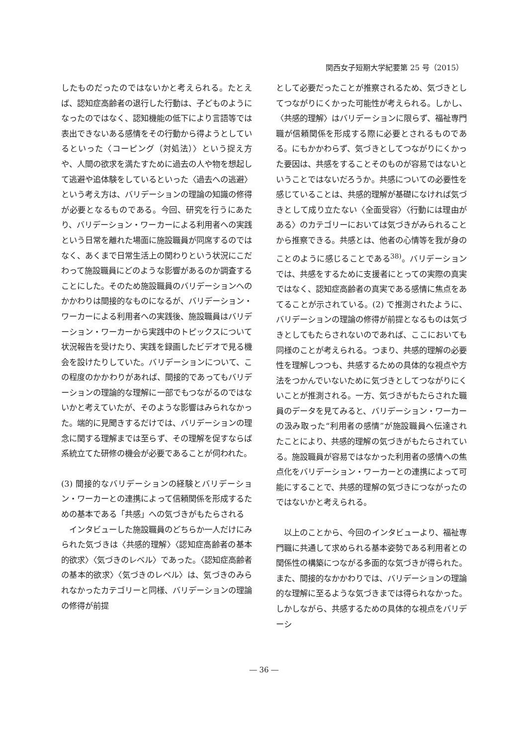関西女子短期大学紀要第 25 号（2015）
したものだったのではないかと考えられる。たとえば、認知症高齢者の退行した行動は、子どものようになったのではなく、認知機能の低下により言語等では表出できないある感情をその行動から得ようとしているといった〈コーピング（対処法）〉という捉え方や、人間の欲求を満たすために過去の人や物を想起して逃避や追体験をしているといった〈過去への逃避〉という考え方は、バリデーションの理論の知識の修得が必要となるものである。今回、研究を行うにあたり、バリデーション・ワーカーによる利用者への実践という日常を離れた場面に施設職員が同席するのではなく、あくまで日常生活上の関わりという状況にこだわって施設職員にどのような影響があるのか調査することにした。そのため施設職員のバリデーションへのかかわりは間接的なものになるが、バリデーション・ワーカーによる利用者への実践後、施設職員はバリデーション・ワーカーから実践中のトピックスについて状況報告を受けたり、実践を録画したビデオで見る機会を設けたりしていた。バリデーションについて、この程度のかかわりがあれば、間接的であってもバリデーションの理論的な理解に一部でもつながるのではないかと考えていたが、そのような影響はみられなかった。端的に見聞きするだけでは、バリデーションの理念に関する理解までは至らず、その理解を促すならば系統立てた研修の機会が必要であることが伺われた。
(3) 間接的なバリデーションの経験とバリデーション・ワーカーとの連携によって信頼関係を形成するための基本である「共感」への気づきがもたらされる
　インタビューした施設職員のどちらか一人だけにみられた気づきは〈共感的理解〉〈認知症高齢者の基本的欲求〉〈気づきのレベル〉であった。〈認知症高齢者の基本的欲求〉〈気づきのレベル〉は、気づきのみられなかったカテゴリーと同様、バリデーションの理論の修得が前提
として必要だったことが推察されるため、気づきとしてつながりにくかった可能性が考えられる。しかし、〈共感的理解〉はバリデーションに限らず、福祉専門職が信頼関係を形成する際に必要とされるものである。にもかかわらず、気づきとしてつながりにくかった要因は、共感をすることそのものが容易ではないということではないだろうか。共感についての必要性を感じていることは、共感的理解が基礎になければ気づきとして成り立たない〈全面受容〉〈行動には理由がある〉のカテゴリーにおいては気づきがみられることから推察できる。共感とは、他者の心情等を我が身のことのように感じることである<sup>38)</sup>。バリデーションでは、共感をするために支援者にとっての実際の真実ではなく、認知症高齢者の真実である感情に焦点をあてることが示されている。(2) で推測されたように、バリデーションの理論の修得が前提となるものは気づきとしてもたらされないのであれば、ここにおいても同様のことが考えられる。つまり、共感的理解の必要性を理解しつつも、共感するための具体的な視点や方法をつかんでいないために気づきとしてつながりにくいことが推測される。一方、気づきがもたらされた職員のデータを見てみると、バリデーション・ワーカーの汲み取った“利用者の感情”が施設職員へ伝達されたことにより、共感的理解の気づきがもたらされている。施設職員が容易ではなかった利用者の感情への焦点化をバリデーション・ワーカーとの連携によって可能にすることで、共感的理解の気づきにつながったのではないかと考えられる。
　以上のことから、今回のインタビューより、福祉専門職に共通して求められる基本姿勢である利用者との関係性の構築につながる多面的な気づきが得られた。また、間接的なかかわりでは、バリデーションの理論的な理解に至るような気づきまでは得られなかった。しかしながら、共感するための具体的な視点をバリデーシ
― 36 ―